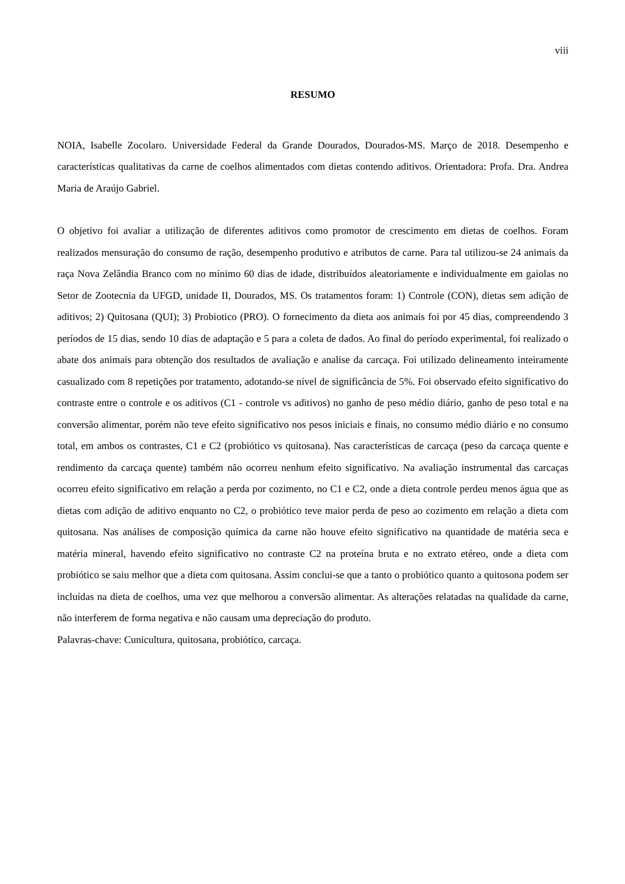viii
RESUMO
NOIA, Isabelle Zocolaro. Universidade Federal da Grande Dourados, Dourados-MS. Março de 2018. Desempenho e características qualitativas da carne de coelhos alimentados com dietas contendo aditivos. Orientadora: Profa. Dra. Andrea Maria de Araújo Gabriel.
O objetivo foi avaliar a utilização de diferentes aditivos como promotor de crescimento em dietas de coelhos. Foram realizados mensuração do consumo de ração, desempenho produtivo e atributos de carne. Para tal utilizou-se 24 animais da raça Nova Zelândia Branco com no mínimo 60 dias de idade, distribuídos aleatoriamente e individualmente em gaiolas no Setor de Zootecnia da UFGD, unidade II, Dourados, MS. Os tratamentos foram: 1) Controle (CON), dietas sem adição de aditivos; 2) Quitosana (QUI); 3) Probiotico (PRO). O fornecimento da dieta aos animais foi por 45 dias, compreendendo 3 períodos de 15 dias, sendo 10 dias de adaptação e 5 para a coleta de dados. Ao final do período experimental, foi realizado o abate dos animais para obtenção dos resultados de avaliação e analise da carcaça. Foi utilizado delineamento inteiramente casualizado com 8 repetições por tratamento, adotando-se nível de significância de 5%. Foi observado efeito significativo do contraste entre o controle e os aditivos (C1 - controle vs aditivos) no ganho de peso médio diário, ganho de peso total e na conversão alimentar, porém não teve efeito significativo nos pesos iniciais e finais, no consumo médio diário e no consumo total, em ambos os contrastes, C1 e C2 (probiótico vs quitosana). Nas características de carcaça (peso da carcaça quente e rendimento da carcaça quente) também não ocorreu nenhum efeito significativo. Na avaliação instrumental das carcaças ocorreu efeito significativo em relação a perda por cozimento, no C1 e C2, onde a dieta controle perdeu menos água que as dietas com adição de aditivo enquanto no C2, o probiótico teve maior perda de peso ao cozimento em relação a dieta com quitosana. Nas análises de composição química da carne não houve efeito significativo na quantidade de matéria seca e matéria mineral, havendo efeito significativo no contraste C2 na proteína bruta e no extrato etéreo, onde a dieta com probiótico se saiu melhor que a dieta com quitosana. Assim conclui-se que a tanto o probiótico quanto a quitosona podem ser incluídas na dieta de coelhos, uma vez que melhorou a conversão alimentar. As alterações relatadas na qualidade da carne, não interferem de forma negativa e não causam uma depreciação do produto.
Palavras-chave: Cunicultura, quitosana, probiótico, carcaça.